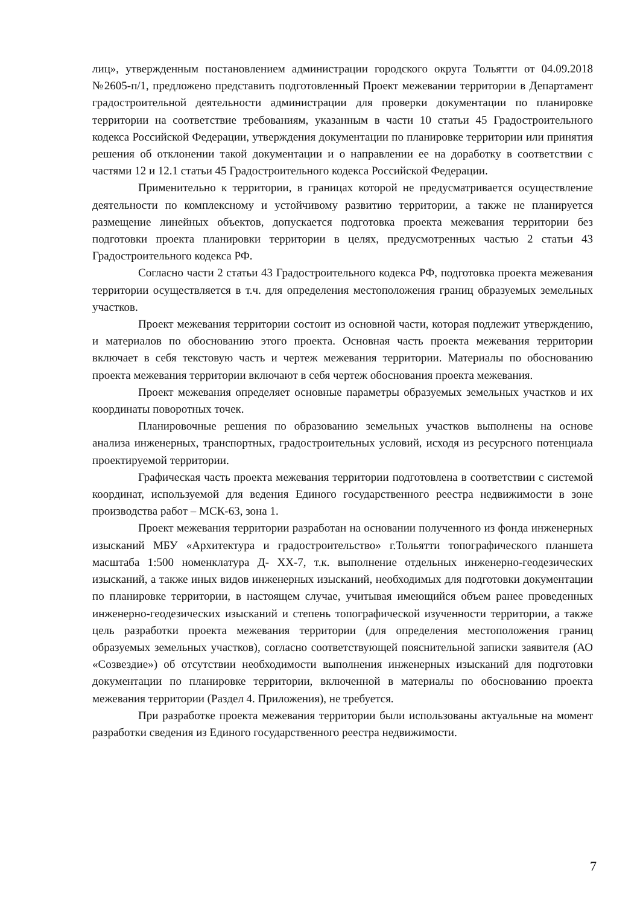лиц», утвержденным постановлением администрации городского округа Тольятти от 04.09.2018 №2605-п/1, предложено представить подготовленный Проект межевании территории в Департамент градостроительной деятельности администрации для проверки документации по планировке территории на соответствие требованиям, указанным в части 10 статьи 45 Градостроительного кодекса Российской Федерации, утверждения документации по планировке территории или принятия решения об отклонении такой документации и о направлении ее на доработку в соответствии с частями 12 и 12.1 статьи 45 Градостроительного кодекса Российской Федерации.
Применительно к территории, в границах которой не предусматривается осуществление деятельности по комплексному и устойчивому развитию территории, а также не планируется размещение линейных объектов, допускается подготовка проекта межевания территории без подготовки проекта планировки территории в целях, предусмотренных частью 2 статьи 43 Градостроительного кодекса РФ.
Согласно части 2 статьи 43 Градостроительного кодекса РФ, подготовка проекта межевания территории осуществляется в т.ч. для определения местоположения границ образуемых земельных участков.
Проект межевания территории состоит из основной части, которая подлежит утверждению, и материалов по обоснованию этого проекта. Основная часть проекта межевания территории включает в себя текстовую часть и чертеж межевания территории. Материалы по обоснованию проекта межевания территории включают в себя чертеж обоснования проекта межевания.
Проект межевания определяет основные параметры образуемых земельных участков и их координаты поворотных точек.
Планировочные решения по образованию земельных участков выполнены на основе анализа инженерных, транспортных, градостроительных условий, исходя из ресурсного потенциала проектируемой территории.
Графическая часть проекта межевания территории подготовлена в соответствии с системой координат, используемой для ведения Единого государственного реестра недвижимости в зоне производства работ – МСК-63, зона 1.
Проект межевания территории разработан на основании полученного из фонда инженерных изысканий МБУ «Архитектура и градостроительство» г.Тольятти топографического планшета масштаба 1:500 номенклатура Д- XX-7, т.к. выполнение отдельных инженерно-геодезических изысканий, а также иных видов инженерных изысканий, необходимых для подготовки документации по планировке территории, в настоящем случае, учитывая имеющийся объем ранее проведенных инженерно-геодезических изысканий и степень топографической изученности территории, а также цель разработки проекта межевания территории (для определения местоположения границ образуемых земельных участков), согласно соответствующей пояснительной записки заявителя (АО «Созвездие») об отсутствии необходимости выполнения инженерных изысканий для подготовки документации по планировке территории, включенной в материалы по обоснованию проекта межевания территории (Раздел 4. Приложения), не требуется.
При разработке проекта межевания территории были использованы актуальные на момент разработки сведения из Единого государственного реестра недвижимости.
7